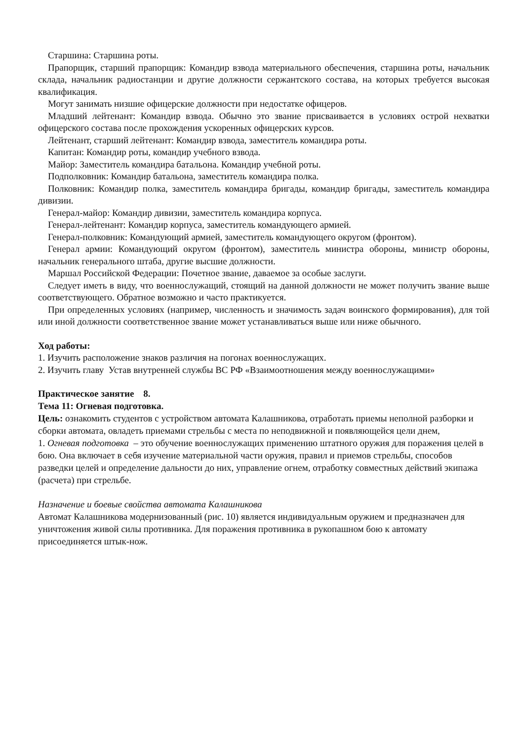Старшина: Старшина роты.
Прапорщик, старший прапорщик: Командир взвода материального обеспечения, старшина роты, начальник склада, начальник радиостанции и другие должности сержантского состава, на которых требуется высокая квалификация.
Могут занимать низшие офицерские должности при недостатке офицеров.
Младший лейтенант: Командир взвода. Обычно это звание присваивается в условиях острой нехватки офицерского состава после прохождения ускоренных офицерских курсов.
Лейтенант, старший лейтенант: Командир взвода, заместитель командира роты.
Капитан: Командир роты, командир учебного взвода.
Майор: Заместитель командира батальона. Командир учебной роты.
Подполковник: Командир батальона, заместитель командира полка.
Полковник: Командир полка, заместитель командира бригады, командир бригады, заместитель командира дивизии.
Генерал-майор: Командир дивизии, заместитель командира корпуса.
Генерал-лейтенант: Командир корпуса, заместитель командующего армией.
Генерал-полковник: Командующий армией, заместитель командующего округом (фронтом).
Генерал армии: Командующий округом (фронтом), заместитель министра обороны, министр обороны, начальник генерального штаба, другие высшие должности.
Маршал Российской Федерации: Почетное звание, даваемое за особые заслуги.
Следует иметь в виду, что военнослужащий, стоящий на данной должности не может получить звание выше соответствующего. Обратное возможно и часто практикуется.
При определенных условиях (например, численность и значимость задач воинского формирования), для той или иной должности соответственное звание может устанавливаться выше или ниже обычного.
Ход работы:
1. Изучить расположение знаков различия на погонах военнослужащих.
2. Изучить главу Устав внутренней службы ВС РФ «Взаимоотношения между военнослужащими»
Практическое занятие 8.
Тема 11: Огневая подготовка.
Цель: ознакомить студентов с устройством автомата Калашникова, отработать приемы неполной разборки и сборки автомата, овладеть приемами стрельбы с места по неподвижной и появляющейся цели днем,
1. Огневая подготовка – это обучение военнослужащих применению штатного оружия для поражения целей в бою. Она включает в себя изучение материальной части оружия, правил и приемов стрельбы, способов разведки целей и определение дальности до них, управление огнем, отработку совместных действий экипажа (расчета) при стрельбе.
Назначение и боевые свойства автомата Калашникова
Автомат Калашникова модернизованный (рис. 10) является индивидуальным оружием и предназначен для уничтожения живой силы противника. Для поражения противника в рукопашном бою к автомату присоединяется штык-нож.